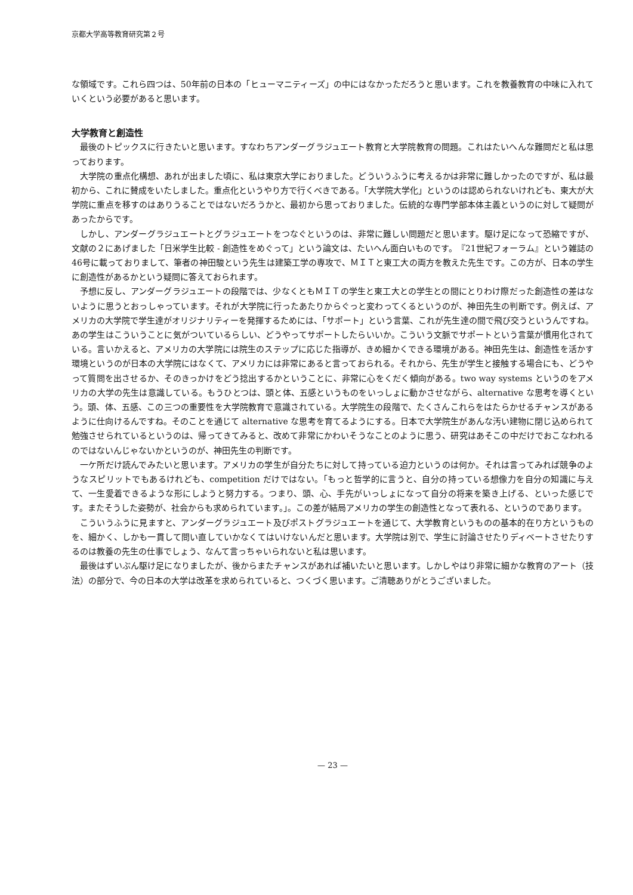京都大学高等教育研究第２号
な領域です。これら四つは、50年前の日本の「ヒューマニティーズ」の中にはなかっただろうと思います。これを教養教育の中味に入れていくという必要があると思います。
大学教育と創造性
最後のトピックスに行きたいと思います。すなわちアンダーグラジュエート教育と大学院教育の問題。これはたいへんな難問だと私は思っております。
大学院の重点化構想、あれが出ました頃に、私は東京大学におりました。どういうふうに考えるかは非常に難しかったのですが、私は最初から、これに賛成をいたしました。重点化というやり方で行くべきである。「大学院大学化」というのは認められないけれども、東大が大学院に重点を移すのはありうることではないだろうかと、最初から思っておりました。伝統的な専門学部本体主義というのに対して疑問があったからです。
しかし、アンダーグラジュエートとグラジュエートをつなぐというのは、非常に難しい問題だと思います。駆け足になって恐縮ですが、文献の２にあげました「日米学生比較 - 創造性をめぐって」という論文は、たいへん面白いものです。　『21世紀フォーラム』という雑誌の46号に載っておりまして、筆者の神田駿という先生は建築工学の専攻で、ＭＩＴと東工大の両方を教えた先生です。この方が、日本の学生に創造性があるかという疑問に答えておられます。
予想に反し、アンダーグラジュエートの段階では、少なくともＭＩＴの学生と東工大との学生との間にとりわけ際だった創造性の差はないように思うとおっしゃっています。それが大学院に行ったあたりからぐっと変わってくるというのが、神田先生の判断です。例えば、アメリカの大学院で学生達がオリジナリティーを発揮するためには、「サポート」という言葉、これが先生達の間で飛び交うというんですね。あの学生はこういうことに気がついているらしい、どうやってサポートしたらいいか。こういう文脈でサポートという言葉が慣用化されている。言いかえると、アメリカの大学院には院生のステップに応じた指導が、きめ細かくできる環境がある。神田先生は、創造性を活かす環境というのが日本の大学院にはなくて、アメリカには非常にあると言っておられる。それから、先生が学生と接触する場合にも、どうやって質問を出させるか、そのきっかけをどう捻出するかということに、非常に心をくだく傾向がある。two way systems というのをアメリカの大学の先生は意識している。もうひとつは、頭と体、五感というものをいっしょに動かさせながら、alternative な思考を導くという。頭、体、五感、この三つの重要性を大学院教育で意識されている。大学院生の段階で、たくさんこれらをはたらかせるチャンスがあるように仕向けるんですね。そのことを通じて alternative な思考を育てるようにする。日本で大学院生があんな汚い建物に閉じ込められて勉強させられているというのは、帰ってきてみると、改めて非常にかわいそうなことのように思う、研究はあそこの中だけでおこなわれるのではないんじゃないかというのが、神田先生の判断です。
一ケ所だけ読んでみたいと思います。アメリカの学生が自分たちに対して持っている迫力というのは何か。それは言ってみれば競争のようなスピリットでもあるけれども、competition だけではない。「もっと哲学的に言うと、自分の持っている想像力を自分の知識に与えて、一生愛着できるような形にしようと努力する。つまり、頭、心、手先がいっしょになって自分の将来を築き上げる、といった感じです。またそうした姿勢が、社会からも求められています。」。この差が結局アメリカの学生の創造性となって表れる、というのであります。
こういうふうに見ますと、アンダーグラジュエート及びポストグラジュエートを通じて、大学教育というものの基本的在り方というものを、細かく、しかも一貫して問い直していかなくてはいけないんだと思います。大学院は別で、学生に討論させたりディベートさせたりするのは教養の先生の仕事でしょう、なんて言っちゃいられないと私は思います。
最後はずいぶん駆け足になりましたが、後からまたチャンスがあれば補いたいと思います。しかしやはり非常に細かな教育のアート（技法）の部分で、今の日本の大学は改革を求められていると、つくづく思います。ご清聴ありがとうございました。
— 23 —